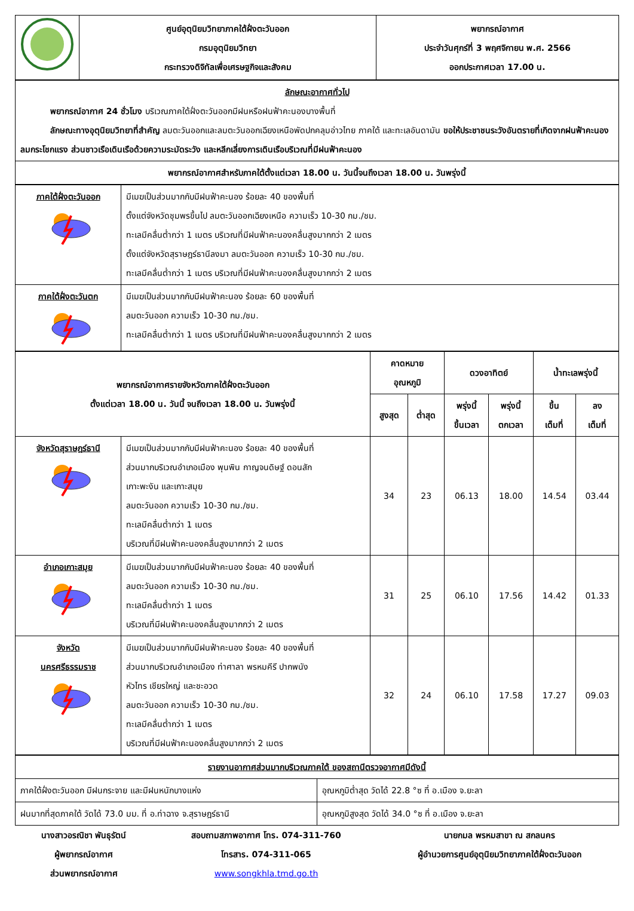| | ศูนย์อุตุนิยมวิทยาภาคใต้ฝั่งตะวันออก กรมอุตุนิยมวิทยา กระทรวงดิจิทัลเพื่อเศรษฐกิจและสังคม | พยากรณ์อากาศ ประจำวันศุกร์ที่ 3 พฤศจิกายน พ.ศ. 2566 ออกประกาศเวลา 17.00 น. |
| ลักษณะอากาศทั่วไป พยากรณ์อากาศ 24 ชั่วโมง บริเวณภาคใต้ฝั่งตะวันออกมีฝนหรือฝนฟ้าคะนองบางพื้นที่ ลักษณะทางอุตุนิยมวิทยาที่สำคัญ ลมตะวันออกและลมตะวันออกเฉียงเหนือพัดปกคลุมอ่าวไทย ภาคใต้ และทะเลอันดามัน ขอให้ประชาชนระวังอันตรายที่เกิดจากฝนฟ้าคะนอง ลมกระโชกแรง ส่วนชาวเรือเดินเรือด้วยความระมัดระวัง และหลีกเลี่ยงการเดินเรือบริเวณที่มีฝนฟ้าคะนอง |
| พยากรณ์อากาศสำหรับภาคใต้ตั้งแต่เวลา 18.00 น. วันนี้จนถึงเวลา 18.00 น. วันพรุ่งนี้ |
| ภาคใต้ฝั่งตะวันออก | มีเมฆเป็นส่วนมากกับมีฝนฟ้าคะนอง ร้อยละ 40 ของพื้นที่ ตั้งแต่จังหวัดชุมพรขึ้นไป ลมตะวันออกเฉียงเหนือ ความเร็ว 10-30 กม./ชม. ทะเลมีคลื่นต่ำกว่า 1 เมตร บริเวณที่มีฝนฟ้าคะนองคลื่นสูงมากกว่า 2 เมตร ตั้งแต่จังหวัดสุราษฎร์ธานีลงมา ลมตะวันออก ความเร็ว 10-30 กม./ชม. ทะเลมีคลื่นต่ำกว่า 1 เมตร บริเวณที่มีฝนฟ้าคะนองคลื่นสูงมากกว่า 2 เมตร |
| ภาคใต้ฝั่งตะวันตก | มีเมฆเป็นส่วนมากกับมีฝนฟ้าคะนอง ร้อยละ 60 ของพื้นที่ ลมตะวันออก ความเร็ว 10-30 กม./ชม. ทะเลมีคลื่นต่ำกว่า 1 เมตร บริเวณที่มีฝนฟ้าคะนองคลื่นสูงมากกว่า 2 เมตร |
| พยากรณ์อากาศรายจังหวัดภาคใต้ฝั่งตะวันออก ตั้งแต่เวลา 18.00 น. วันนี้ จนถึงเวลา 18.00 น. วันพรุ่งนี้ | | คาดหมาย อุณหภูมิ | | ดวงอาทิตย์ | | น้ำทะเลพรุ่งนี้ | |
| --- | --- | --- | --- | --- | --- | --- | --- |
| | | สูงสุด | ต่ำสุด | พรุ่งนี้ ขึ้นเวลา | พรุ่งนี้ ตกเวลา | ขึ้น เต็มที่ | ลง เต็มที่ |
| จังหวัดสุราษฎร์ธานี | มีเมฆเป็นส่วนมากกับมีฝนฟ้าคะนอง ร้อยละ 40 ของพื้นที่ ส่วนมากบริเวณอำเภอเมือง พุนพิน กาญจนดิษฐ์ ดอนสัก เกาะพะงัน และเกาะสมุย ลมตะวันออก ความเร็ว 10-30 กม./ชม. ทะเลมีคลื่นต่ำกว่า 1 เมตร บริเวณที่มีฝนฟ้าคะนองคลื่นสูงมากกว่า 2 เมตร | 34 | 23 | 06.13 | 18.00 | 14.54 | 03.44 |
| อำเภอเกาะสมุย | มีเมฆเป็นส่วนมากกับมีฝนฟ้าคะนอง ร้อยละ 40 ของพื้นที่ ลมตะวันออก ความเร็ว 10-30 กม./ชม. ทะเลมีคลื่นต่ำกว่า 1 เมตร บริเวณที่มีฝนฟ้าคะนองคลื่นสูงมากกว่า 2 เมตร | 31 | 25 | 06.10 | 17.56 | 14.42 | 01.33 |
| จังหวัด นครศรีธรรมราช | มีเมฆเป็นส่วนมากกับมีฝนฟ้าคะนอง ร้อยละ 40 ของพื้นที่ ส่วนมากบริเวณอำเภอเมือง ท่าศาลา พรหมคีรี ปากพนัง หัวไทร เชียรใหญ่ และชะอวด ลมตะวันออก ความเร็ว 10-30 กม./ชม. ทะเลมีคลื่นต่ำกว่า 1 เมตร บริเวณที่มีฝนฟ้าคะนองคลื่นสูงมากกว่า 2 เมตร | 32 | 24 | 06.10 | 17.58 | 17.27 | 09.03 |
| รายงานอากาศส่วนมากบริเวณภาคใต้ ของสถานีตรวจอากาศมีดังนี้ | |
| ภาคใต้ฝั่งตะวันออก มีฝนกระจาย และมีฝนหนักบางแห่ง | อุณหภูมิต่ำสุด วัดได้ 22.8 °ซ ที่ อ.เมือง จ.ยะลา |
| ฝนมากที่สุดภาคใต้ วัดได้ 73.0 มม. ที่ อ.ท่าฉาง จ.สุราษฎร์ธานี | อุณหภูมิสูงสุด วัดได้ 34.0 °ซ ที่ อ.เมือง จ.ยะลา |
นางสาวอรณิชา พันธุรัตน์
ผู้พยากรณ์อากาศ
ส่วนพยากรณ์อากาศ
สอบถามสภาพอากาศ โทร. 074-311-760
โทรสาร. 074-311-065
www.songkhla.tmd.go.th
นายกมล พรหมสาขา ณ สกลนคร
ผู้อำนวยการศูนย์อุตุนิยมวิทยาภาคใต้ฝั่งตะวันออก